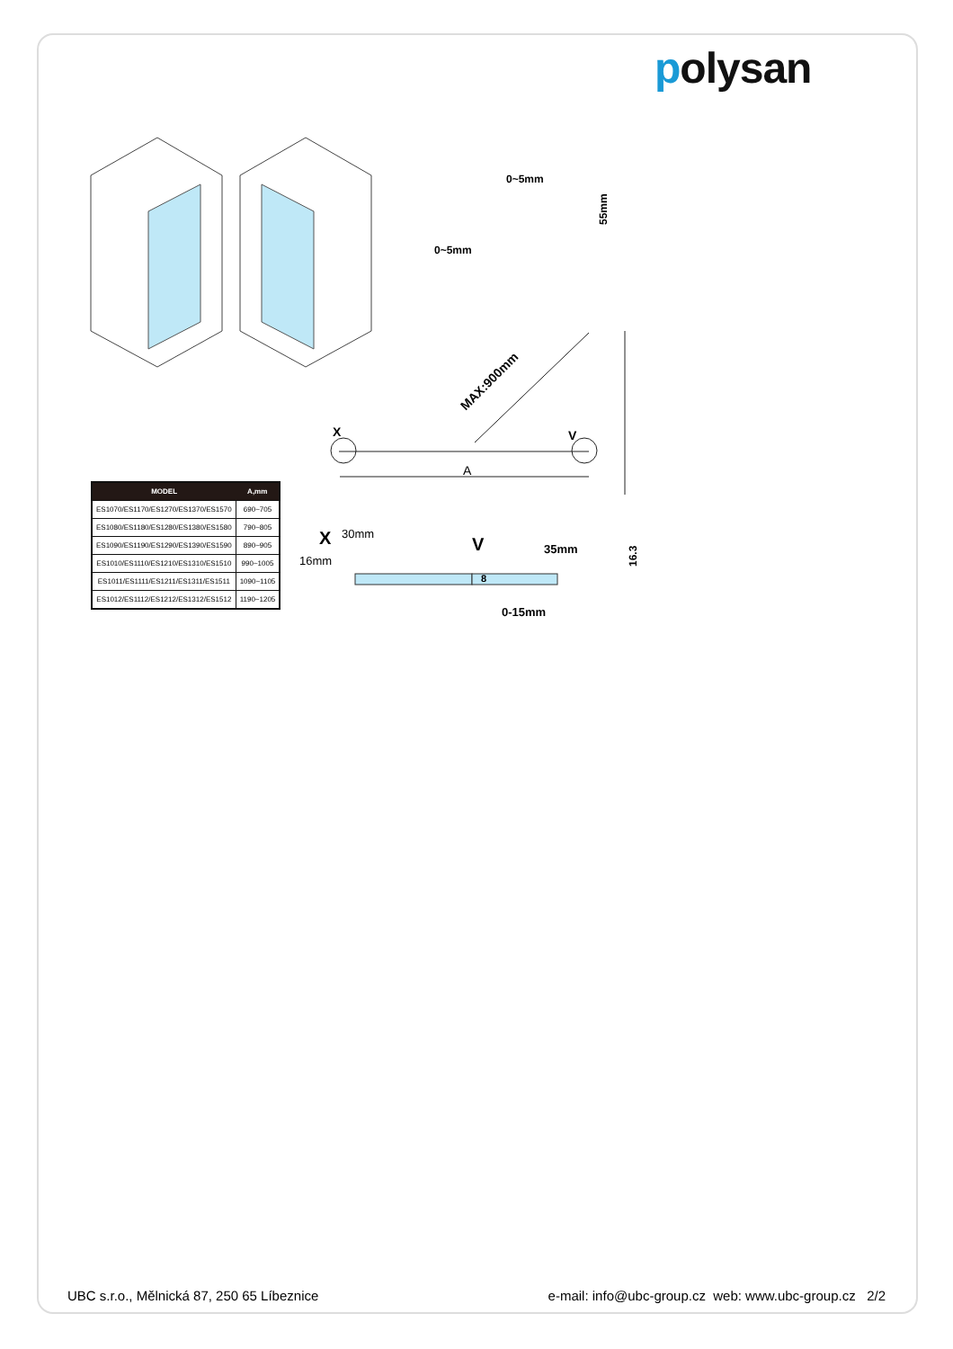polysan
X
V
A
MAX:900mm
0~5mm
0~5mm
55mm
X
30mm
16mm
V
35mm
0-15mm
16.3
8
| MODEL | A,mm |
| --- | --- |
| ES1070/ES1170/ES1270/ES1370/ES1570 | 690~705 |
| ES1080/ES1180/ES1280/ES1380/ES1580 | 790~805 |
| ES1090/ES1190/ES1290/ES1390/ES1590 | 890~905 |
| ES1010/ES1110/ES1210/ES1310/ES1510 | 990~1005 |
| ES1011/ES1111/ES1211/ES1311/ES1511 | 1090~1105 |
| ES1012/ES1112/ES1212/ES1312/ES1512 | 1190~1205 |
UBC s.r.o., Mělnická 87, 250 65 Líbeznice e-mail: info@ubc-group.cz web: www.ubc-group.cz 2/2